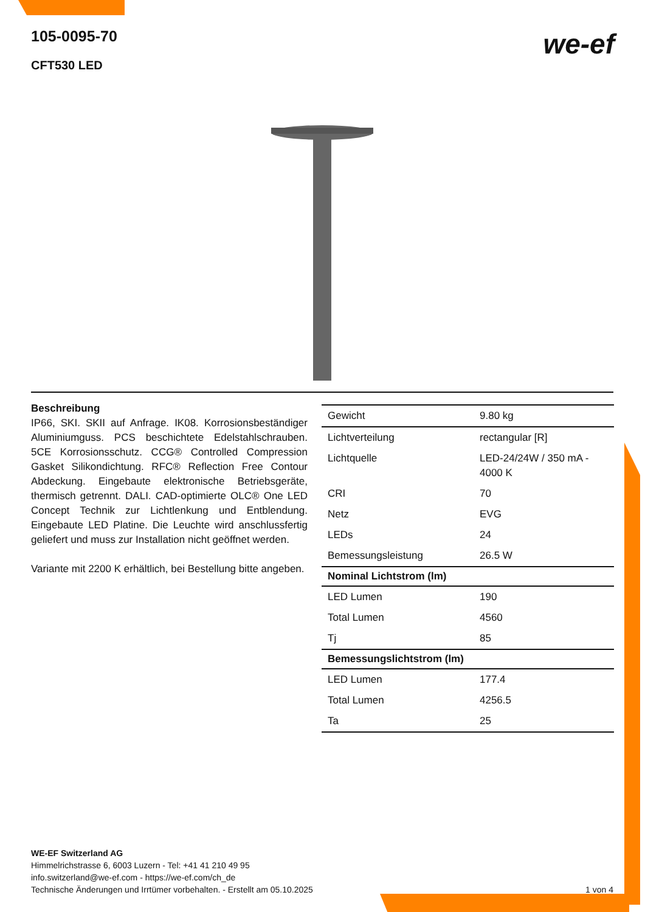105-0095-70
CFT530 LED
we-ef
Beschreibung
IP66, SKI. SKII auf Anfrage. IK08. Korrosionsbeständiger Aluminiumguss. PCS beschichtete Edelstahlschrauben. 5CE Korrosionsschutz. CCG® Controlled Compression Gasket Silikondichtung. RFC® Reflection Free Contour Abdeckung. Eingebaute elektronische Betriebsgeräte, thermisch getrennt. DALI. CAD-optimierte OLC® One LED Concept Technik zur Lichtlenkung und Entblendung. Eingebaute LED Platine. Die Leuchte wird anschlussfertig geliefert und muss zur Installation nicht geöffnet werden.
Variante mit 2200 K erhältlich, bei Bestellung bitte angeben.
| Gewicht | 9.80 kg |
| Lichtverteilung | rectangular [R] |
| Lichtquelle | LED-24/24W / 350 mA - 4000 K |
| CRI | 70 |
| Netz | EVG |
| LEDs | 24 |
| Bemessungsleistung | 26.5 W |
| Nominal Lichtstrom (lm) | |
| LED Lumen | 190 |
| Total Lumen | 4560 |
| Tj | 85 |
| Bemessungslichtstrom (lm) | |
| LED Lumen | 177.4 |
| Total Lumen | 4256.5 |
| Ta | 25 |
WE-EF Switzerland AG
Himmelrichstrasse 6, 6003 Luzern - Tel: +41 41 210 49 95
info.switzerland@we-ef.com - https://we-ef.com/ch_de
Technische Änderungen und Irrtümer vorbehalten. - Erstellt am 05.10.2025 1 von 4